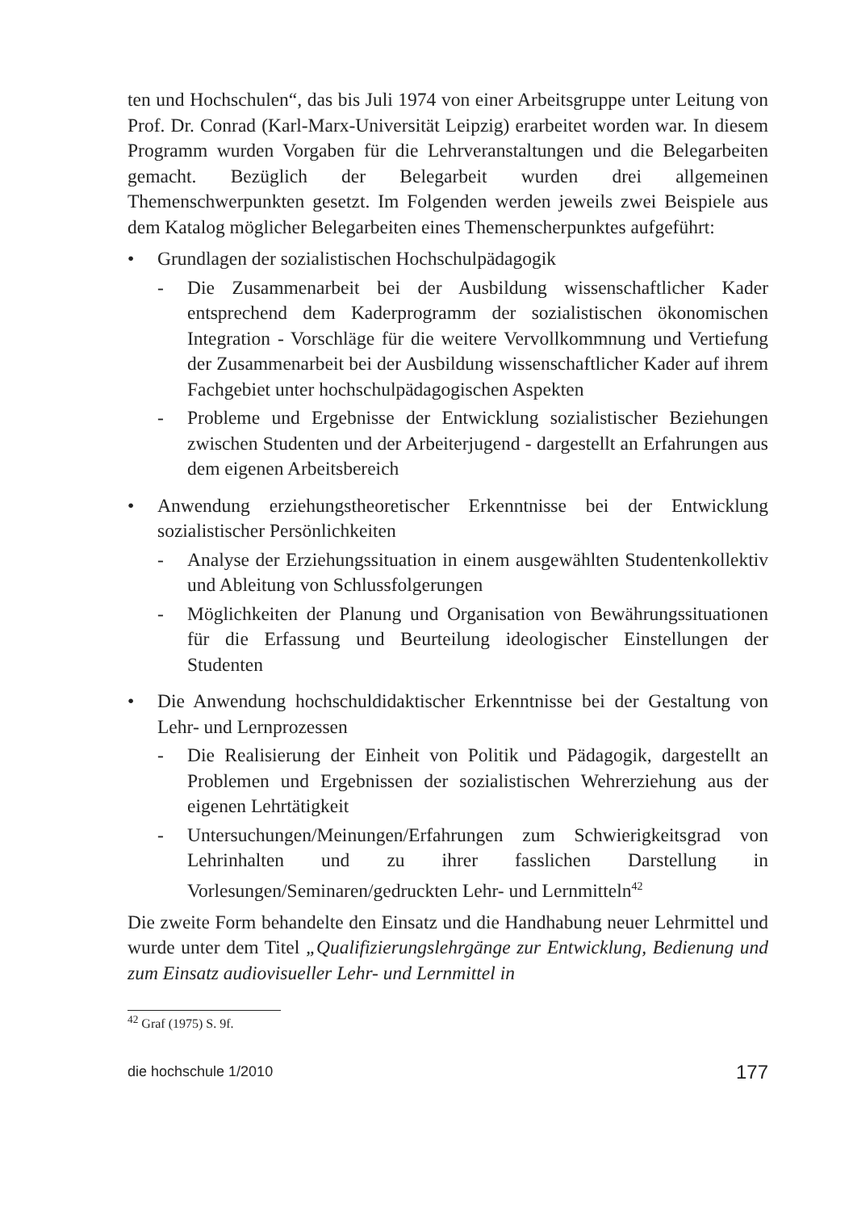ten und Hochschulen“, das bis Juli 1974 von einer Arbeitsgruppe unter Leitung von Prof. Dr. Conrad (Karl-Marx-Universität Leipzig) erarbeitet worden war. In diesem Programm wurden Vorgaben für die Lehrveranstaltungen und die Belegarbeiten gemacht. Bezüglich der Belegarbeit wurden drei allgemeinen Themenschwerpunkten gesetzt. Im Folgenden werden jeweils zwei Beispiele aus dem Katalog möglicher Belegarbeiten eines Themenscherpunktes aufgeführt:
• Grundlagen der sozialistischen Hochschulpädagogik
- Die Zusammenarbeit bei der Ausbildung wissenschaftlicher Kader entsprechend dem Kaderprogramm der sozialistischen ökonomischen Integration - Vorschläge für die weitere Vervollkommnung und Vertiefung der Zusammenarbeit bei der Ausbildung wissenschaftlicher Kader auf ihrem Fachgebiet unter hochschulpädagogischen Aspekten
- Probleme und Ergebnisse der Entwicklung sozialistischer Beziehungen zwischen Studenten und der Arbeiterjugend - dargestellt an Erfahrungen aus dem eigenen Arbeitsbereich
• Anwendung erziehungstheoretischer Erkenntnisse bei der Entwicklung sozialistischer Persönlichkeiten
- Analyse der Erziehungssituation in einem ausgewählten Studentenkollektiv und Ableitung von Schlussfolgerungen
- Möglichkeiten der Planung und Organisation von Bewährungssituationen für die Erfassung und Beurteilung ideologischer Einstellungen der Studenten
• Die Anwendung hochschuldidaktischer Erkenntnisse bei der Gestaltung von Lehr- und Lernprozessen
- Die Realisierung der Einheit von Politik und Pädagogik, dargestellt an Problemen und Ergebnissen der sozialistischen Wehrerziehung aus der eigenen Lehrtätigkeit
- Untersuchungen/Meinungen/Erfahrungen zum Schwierigkeitsgrad von Lehrinhalten und zu ihrer fasslichen Darstellung in Vorlesungen/Seminaren/gedruckten Lehr- und Lernmitteln<sup>42</sup>
Die zweite Form behandelte den Einsatz und die Handhabung neuer Lehrmittel und wurde unter dem Titel „Qualifizierungslehrgänge zur Entwicklung, Bedienung und zum Einsatz audiovisueller Lehr- und Lernmittel in
<sup>42</sup> Graf (1975) S. 9f.
die hochschule 1/2010 177